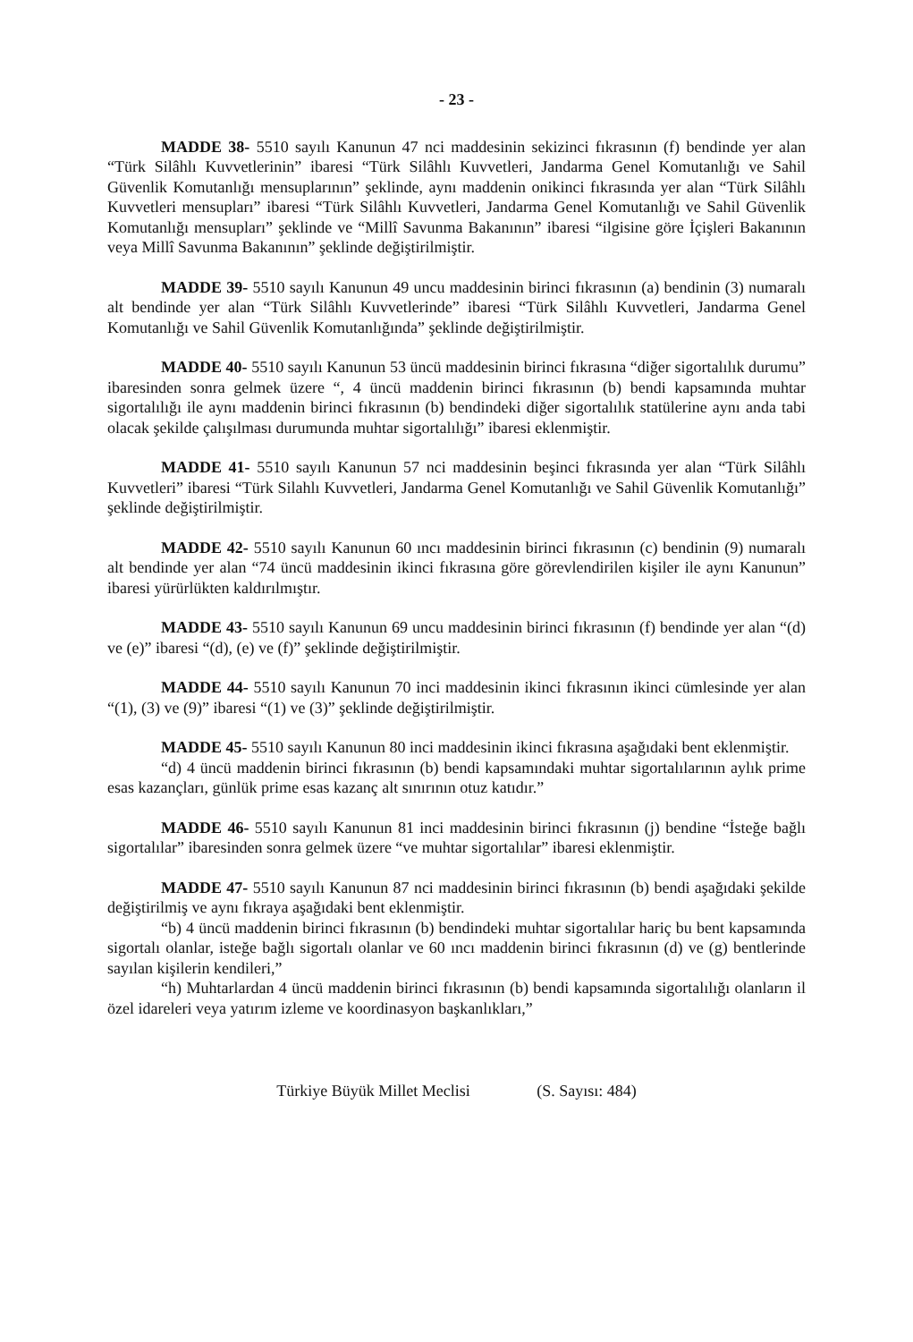- 23 -
MADDE 38- 5510 sayılı Kanunun 47 nci maddesinin sekizinci fıkrasının (f) bendinde yer alan “Türk Silâhlı Kuvvetlerinin” ibaresi “Türk Silâhlı Kuvvetleri, Jandarma Genel Komutanlığı ve Sahil Güvenlik Komutanlığı mensuplarının” şeklinde, aynı maddenin onikinci fıkrasında yer alan “Türk Silâhlı Kuvvetleri mensupları” ibaresi “Türk Silâhlı Kuvvetleri, Jandarma Genel Komutanlığı ve Sahil Güvenlik Komutanlığı mensupları” şeklinde ve “Millî Savunma Bakanının” ibaresi “ilgisine göre İçişleri Bakanının veya Millî Savunma Bakanının” şeklinde değiştirilmiştir.
MADDE 39- 5510 sayılı Kanunun 49 uncu maddesinin birinci fıkrasının (a) bendinin (3) numaralı alt bendinde yer alan “Türk Silâhlı Kuvvetlerinde” ibaresi “Türk Silâhlı Kuvvetleri, Jandarma Genel Komutanlığı ve Sahil Güvenlik Komutanlığında” şeklinde değiştirilmiştir.
MADDE 40- 5510 sayılı Kanunun 53 üncü maddesinin birinci fıkrasına “diğer sigortalılık durumu” ibaresinden sonra gelmek üzere “, 4 üncü maddenin birinci fıkrasının (b) bendi kapsamında muhtar sigortalılığı ile aynı maddenin birinci fıkrasının (b) bendindeki diğer sigortalılık statülerine aynı anda tabi olacak şekilde çalışılması durumunda muhtar sigortalılığı” ibaresi eklenmiştir.
MADDE 41- 5510 sayılı Kanunun 57 nci maddesinin beşinci fıkrasında yer alan “Türk Silâhlı Kuvvetleri” ibaresi “Türk Silahlı Kuvvetleri, Jandarma Genel Komutanlığı ve Sahil Güvenlik Komutanlığı” şeklinde değiştirilmiştir.
MADDE 42- 5510 sayılı Kanunun 60 ıncı maddesinin birinci fıkrasının (c) bendinin (9) numaralı alt bendinde yer alan “74 üncü maddesinin ikinci fıkrasına göre görevlendirilen kişiler ile aynı Kanunun” ibaresi yürürlükten kaldırılmıştır.
MADDE 43- 5510 sayılı Kanunun 69 uncu maddesinin birinci fıkrasının (f) bendinde yer alan “(d) ve (e)” ibaresi “(d), (e) ve (f)” şeklinde değiştirilmiştir.
MADDE 44- 5510 sayılı Kanunun 70 inci maddesinin ikinci fıkrasının ikinci cümlesinde yer alan “(1), (3) ve (9)” ibaresi “(1) ve (3)” şeklinde değiştirilmiştir.
MADDE 45- 5510 sayılı Kanunun 80 inci maddesinin ikinci fıkrasına aşağıdaki bent eklenmiştir.
“d) 4 üncü maddenin birinci fıkrasının (b) bendi kapsamındaki muhtar sigortalılarının aylık prime esas kazançları, günlük prime esas kazanç alt sınırının otuz katıdır.”
MADDE 46- 5510 sayılı Kanunun 81 inci maddesinin birinci fıkrasının (j) bendine “İsteğe bağlı sigortalılar” ibaresinden sonra gelmek üzere “ve muhtar sigortalılar” ibaresi eklenmiştir.
MADDE 47- 5510 sayılı Kanunun 87 nci maddesinin birinci fıkrasının (b) bendi aşağıdaki şekilde değiştirilmiş ve aynı fıkraya aşağıdaki bent eklenmiştir.
“b) 4 üncü maddenin birinci fıkrasının (b) bendindeki muhtar sigortalılar hariç bu bent kapsamında sigortalı olanlar, isteğe bağlı sigortalı olanlar ve 60 ıncı maddenin birinci fıkrasının (d) ve (g) bentlerinde sayılan kişilerin kendileri,”
“h) Muhtarlardan 4 üncü maddenin birinci fıkrasının (b) bendi kapsamında sigortalılığı olanların il özel idareleri veya yatırım izleme ve koordinasyon başkanlıkları,”
Türkiye Büyük Millet Meclisi (S. Sayısı: 484)